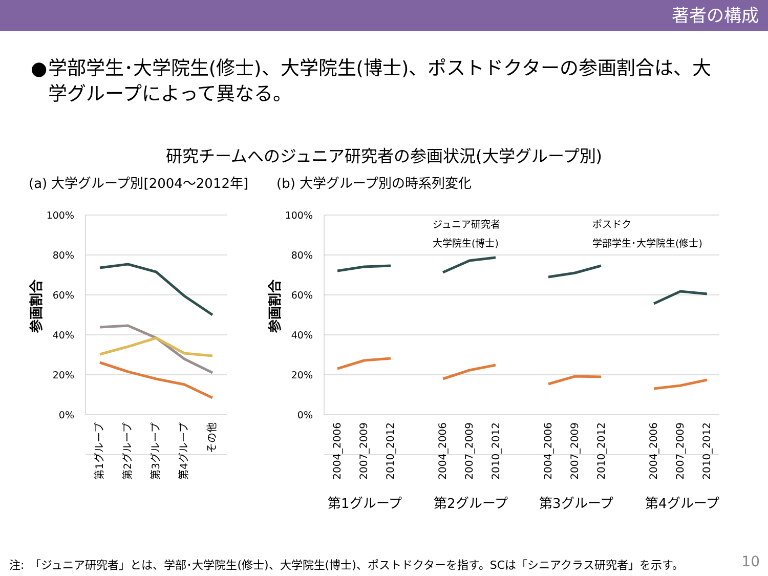著者の構成
● 学部学生･大学院生(修士)、大学院生(博士)、ポストドクターの参画割合は、大学グループによって異なる。
研究チームへのジュニア研究者の参画状況(大学グループ別)
(a) 大学グループ別[2004～2012年] (b) 大学グループ別の時系列変化
100%
80%
60%
40%
20%
0%
100%
80%
60%
40%
20%
0%
参画割合
参画割合
ジュニア研究者
ポスドク
大学院生(博士)
学部学生･大学院生(修士)
2004_2006
2007_2009
2010_2012
2004_2006
2007_2009
2010_2012
2004_2006
2007_2009
2010_2012
2004_2006
2007_2009
2010_2012
第1グループ
第2グループ
第3グループ
第4グループ
その他
第1グループ
第2グループ
第3グループ
第4グループ
注:　「ジュニア研究者」とは、学部･大学院生(修士)、大学院生(博士)、ポストドクターを指す。SCは「シニアクラス研究者」を示す。
10